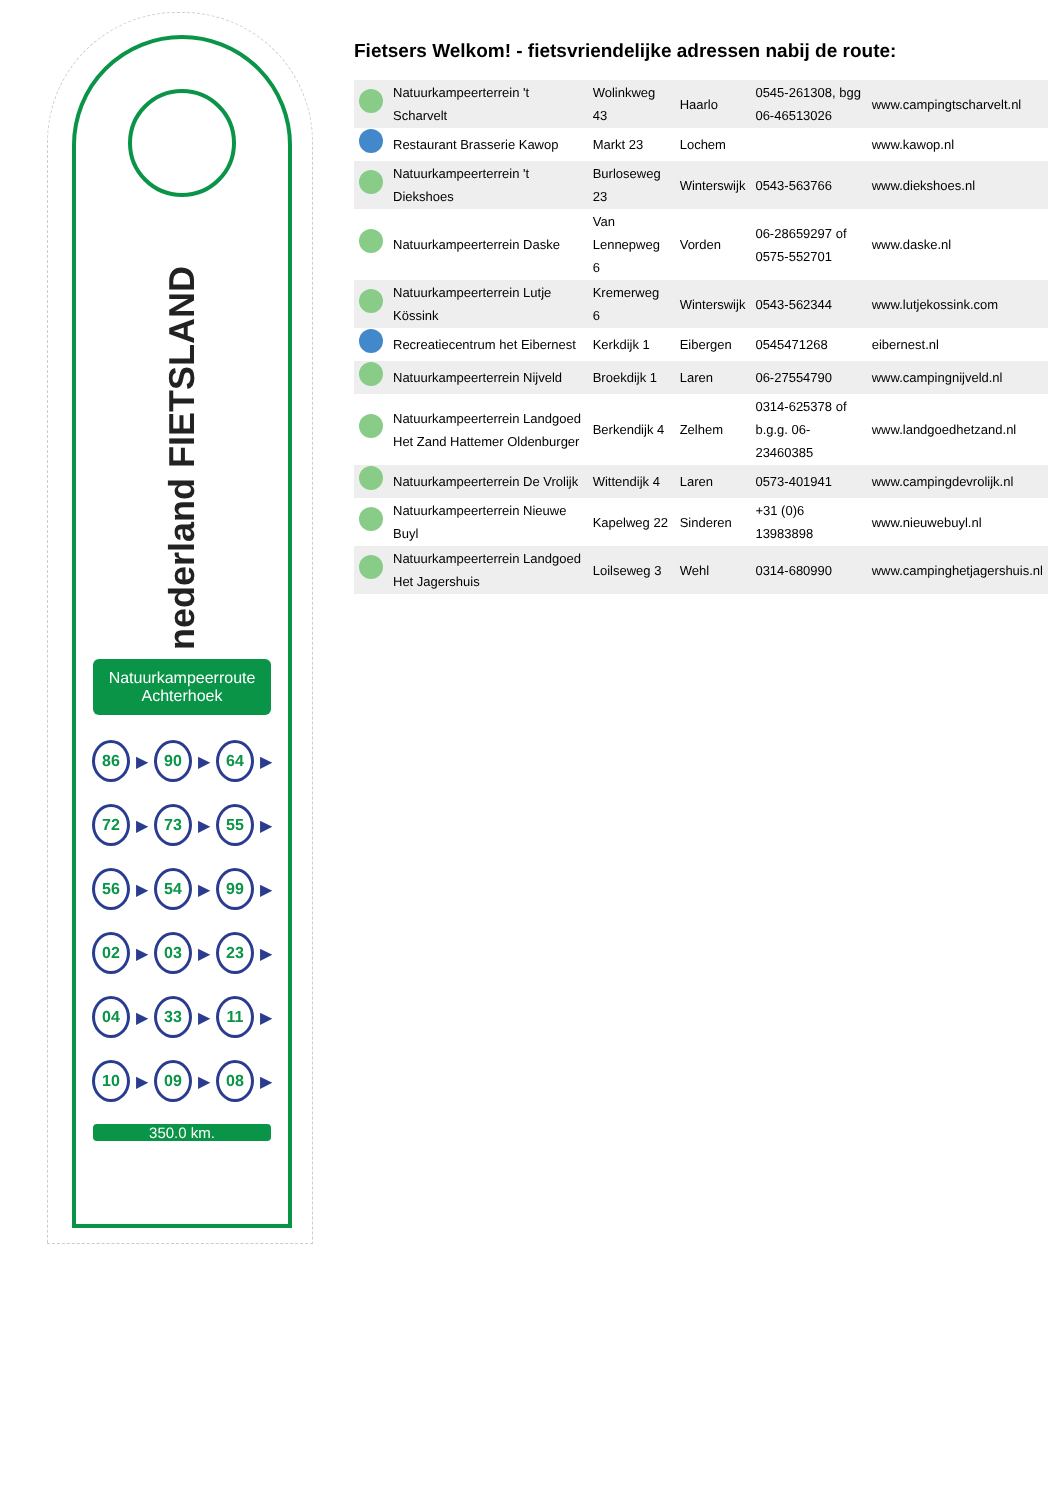nederland FIETSLAND
Natuurkampeerroute Achterhoek
86 ▶ 90 ▶ 64 ▶
72 ▶ 73 ▶ 55 ▶
56 ▶ 54 ▶ 99 ▶
02 ▶ 03 ▶ 23 ▶
04 ▶ 33 ▶ 11 ▶
10 ▶ 09 ▶ 08 ▶
350.0 km.
Fietsers Welkom! - fietsvriendelijke adressen nabij de route:
| | Natuurkampeerterrein 't Scharvelt | Wolinkweg 43 | Haarlo | 0545-261308, bgg 06-46513026 | www.campingtscharvelt.nl |
| | Restaurant Brasserie Kawop | Markt 23 | Lochem | | www.kawop.nl |
| | Natuurkampeerterrein 't Diekshoes | Burloseweg 23 | Winterswijk | 0543-563766 | www.diekshoes.nl |
| | Natuurkampeerterrein Daske | Van Lennepweg 6 | Vorden | 06-28659297 of 0575-552701 | www.daske.nl |
| | Natuurkampeerterrein Lutje Kössink | Kremerweg 6 | Winterswijk | 0543-562344 | www.lutjekossink.com |
| | Recreatiecentrum het Eibernest | Kerkdijk 1 | Eibergen | 0545471268 | eibernest.nl |
| | Natuurkampeerterrein Nijveld | Broekdijk 1 | Laren | 06-27554790 | www.campingnijveld.nl |
| | Natuurkampeerterrein Landgoed Het Zand Hattemer Oldenburger | Berkendijk 4 | Zelhem | 0314-625378 of b.g.g. 06-23460385 | www.landgoedhetzand.nl |
| | Natuurkampeerterrein De Vrolijk | Wittendijk 4 | Laren | 0573-401941 | www.campingdevrolijk.nl |
| | Natuurkampeerterrein Nieuwe Buyl | Kapelweg 22 | Sinderen | +31 (0)6 13983898 | www.nieuwebuyl.nl |
| | Natuurkampeerterrein Landgoed Het Jagershuis | Loilseweg 3 | Wehl | 0314-680990 | www.campinghetjagershuis.nl |